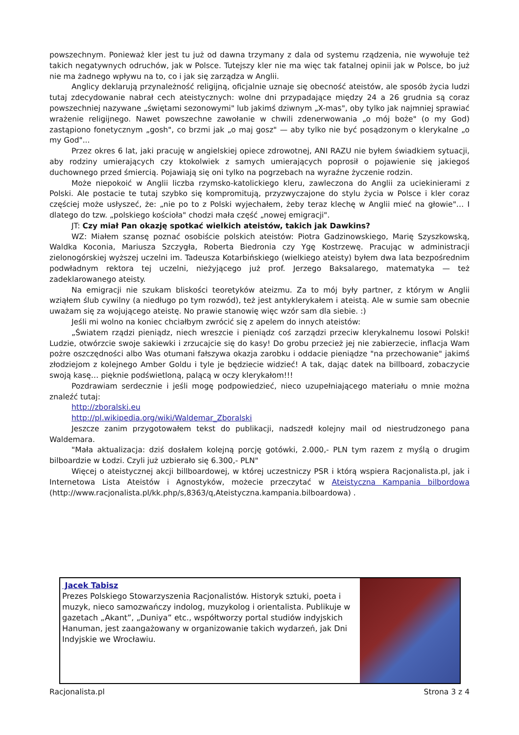powszechnym. Ponieważ kler jest tu już od dawna trzymany z dala od systemu rządzenia, nie wywołuje też takich negatywnych odruchów, jak w Polsce. Tutejszy kler nie ma więc tak fatalnej opinii jak w Polsce, bo już nie ma żadnego wpływu na to, co i jak się zarządza w Anglii.
Anglicy deklarują przynależność religijną, oficjalnie uznaje się obecność ateistów, ale sposób życia ludzi tutaj zdecydowanie nabrał cech ateistycznych: wolne dni przypadające między 24 a 26 grudnia są coraz powszechniej nazywane „świętami sezonowymi" lub jakimś dziwnym „X-mas", oby tylko jak najmniej sprawiać wrażenie religijnego. Nawet powszechne zawołanie w chwili zdenerwowania „o mój boże" (o my God) zastąpiono fonetycznym „gosh", co brzmi jak „o maj gosz" — aby tylko nie być posądzonym o klerykalne „o my God"...
Przez okres 6 lat, jaki pracuję w angielskiej opiece zdrowotnej, ANI RAZU nie byłem świadkiem sytuacji, aby rodziny umierających czy ktokolwiek z samych umierających poprosił o pojawienie się jakiegoś duchownego przed śmiercią. Pojawiają się oni tylko na pogrzebach na wyraźne życzenie rodzin.
Może niepokoić w Anglii liczba rzymsko-katolickiego kleru, zawleczona do Anglii za uciekinierami z Polski. Ale postacie te tutaj szybko się kompromitują, przyzwyczajone do stylu życia w Polsce i kler coraz częściej może usłyszeć, że: „nie po to z Polski wyjechałem, żeby teraz klechę w Anglii mieć na głowie"… I dlatego do tzw. „polskiego kościoła" chodzi mała część „nowej emigracji".
JT: Czy miał Pan okazję spotkać wielkich ateistów, takich jak Dawkins?
WZ: Miałem szansę poznać osobiście polskich ateistów: Piotra Gadzinowskiego, Marię Szyszkowską, Waldka Koconia, Mariusza Szczygła, Roberta Biedronia czy Ygę Kostrzewę. Pracując w administracji zielonogórskiej wyższej uczelni im. Tadeusza Kotarbińskiego (wielkiego ateisty) byłem dwa lata bezpośrednim podwładnym rektora tej uczelni, nieżyjącego już prof. Jerzego Baksalarego, matematyka — też zadeklarowanego ateisty.
Na emigracji nie szukam bliskości teoretyków ateizmu. Za to mój były partner, z którym w Anglii wziąłem ślub cywilny (a niedługo po tym rozwód), też jest antyklerykałem i ateistą. Ale w sumie sam obecnie uważam się za wojującego ateistę. No prawie stanowię więc wzór sam dla siebie. :)
Jeśli mi wolno na koniec chciałbym zwrócić się z apelem do innych ateistów:
„Światem rządzi pieniądz, niech wreszcie i pieniądz coś zarządzi przeciw klerykalnemu losowi Polski! Ludzie, otwórzcie swoje sakiewki i zrzucajcie się do kasy! Do grobu przecież jej nie zabierzecie, inflacja Wam pożre oszczędności albo Was otumani fałszywa okazja zarobku i oddacie pieniądze "na przechowanie" jakimś złodziejom z kolejnego Amber Goldu i tyle je będziecie widzieć! A tak, dając datek na billboard, zobaczycie swoją kasę… pięknie podświetloną, palącą w oczy klerykałom!!!
Pozdrawiam serdecznie i jeśli mogę podpowiedzieć, nieco uzupełniającego materiału o mnie można znaleźć tutaj:
http://zboralski.eu
http://pl.wikipedia.org/wiki/Waldemar_Zboralski
Jeszcze zanim przygotowałem tekst do publikacji, nadszedł kolejny mail od niestrudzonego pana Waldemara.
"Mała aktualizacja: dziś dosłałem kolejną porcję gotówki, 2.000,- PLN tym razem z myślą o drugim bilboardzie w Łodzi. Czyli już uzbierało się 6.300,- PLN"
Więcej o ateistycznej akcji billboardowej, w której uczestniczy PSR i którą wspiera Racjonalista.pl, jak i Internetowa Lista Ateistów i Agnostyków, możecie przeczytać w Ateistyczna Kampania bilbordowa (http://www.racjonalista.pl/kk.php/s,8363/q,Ateistyczna.kampania.bilboardowa) .
Jacek Tabisz
Prezes Polskiego Stowarzyszenia Racjonalistów. Historyk sztuki, poeta i muzyk, nieco samozwańczy indolog, muzykolog i orientalista. Publikuje w gazetach „Akant”, „Duniya” etc., współtworzy portal studiów indyjskich Hanuman, jest zaangażowany w organizowanie takich wydarzeń, jak Dni Indyjskie we Wrocławiu.
Racjonalista.pl Strona 3 z 4